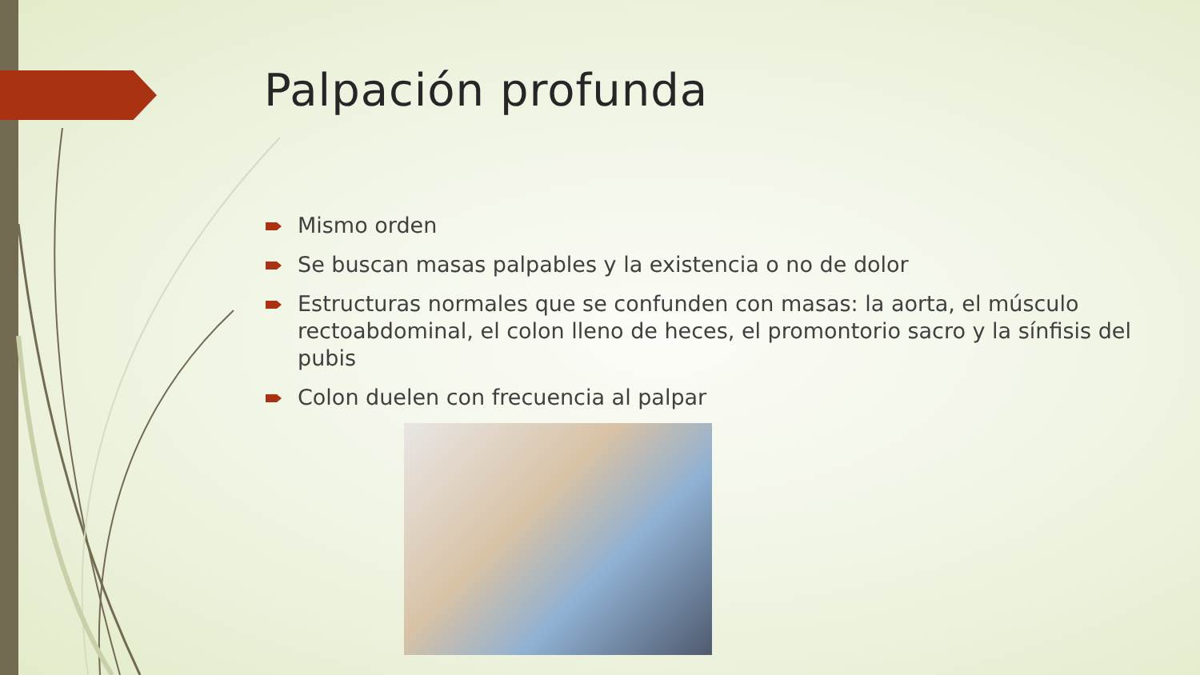Palpación profunda
Mismo orden
Se buscan masas palpables y la existencia o no de dolor
Estructuras normales que se confunden con masas: la aorta, el músculo rectoabdominal, el colon lleno de heces, el promontorio sacro y la sínfisis del pubis
Colon duelen con frecuencia al palpar